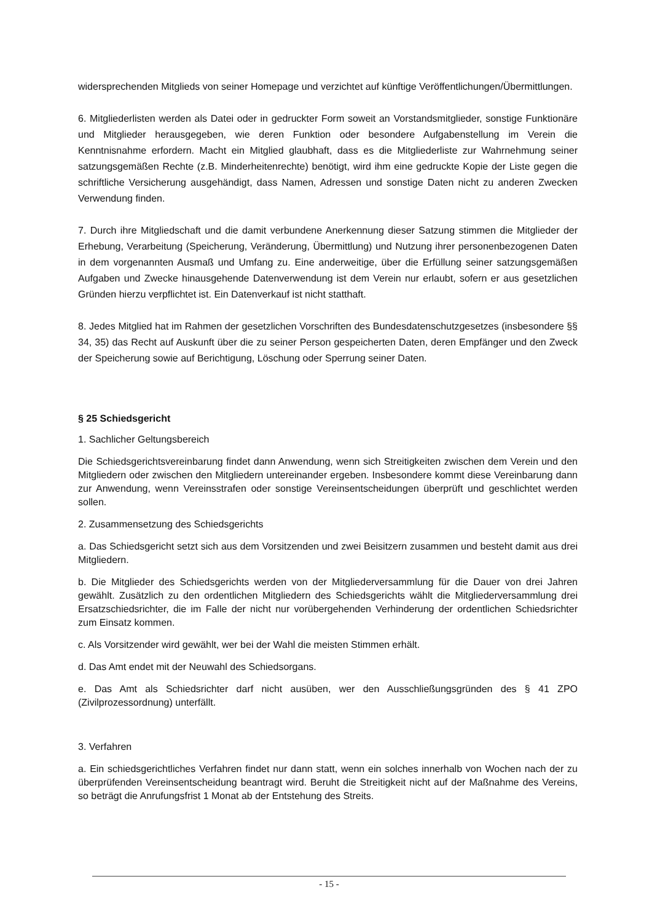widersprechenden Mitglieds von seiner Homepage und verzichtet auf künftige Veröffentlichungen/Übermittlungen.
6. Mitgliederlisten werden als Datei oder in gedruckter Form soweit an Vorstandsmitglieder, sonstige Funktionäre und Mitglieder herausgegeben, wie deren Funktion oder besondere Aufgabenstellung im Verein die Kenntnisnahme erfordern. Macht ein Mitglied glaubhaft, dass es die Mitgliederliste zur Wahrnehmung seiner satzungsgemäßen Rechte (z.B. Minderheitenrechte) benötigt, wird ihm eine gedruckte Kopie der Liste gegen die schriftliche Versicherung ausgehändigt, dass Namen, Adressen und sonstige Daten nicht zu anderen Zwecken Verwendung finden.
7. Durch ihre Mitgliedschaft und die damit verbundene Anerkennung dieser Satzung stimmen die Mitglieder der Erhebung, Verarbeitung (Speicherung, Veränderung, Übermittlung) und Nutzung ihrer personenbezogenen Daten in dem vorgenannten Ausmaß und Umfang zu. Eine anderweitige, über die Erfüllung seiner satzungsgemäßen Aufgaben und Zwecke hinausgehende Datenverwendung ist dem Verein nur erlaubt, sofern er aus gesetzlichen Gründen hierzu verpflichtet ist. Ein Datenverkauf ist nicht statthaft.
8. Jedes Mitglied hat im Rahmen der gesetzlichen Vorschriften des Bundesdatenschutzgesetzes (insbesondere §§ 34, 35) das Recht auf Auskunft über die zu seiner Person gespeicherten Daten, deren Empfänger und den Zweck der Speicherung sowie auf Berichtigung, Löschung oder Sperrung seiner Daten.
§ 25 Schiedsgericht
1. Sachlicher Geltungsbereich
Die Schiedsgerichtsvereinbarung findet dann Anwendung, wenn sich Streitigkeiten zwischen dem Verein und den Mitgliedern oder zwischen den Mitgliedern untereinander ergeben. Insbesondere kommt diese Vereinbarung dann zur Anwendung, wenn Vereinsstrafen oder sonstige Vereinsentscheidungen überprüft und geschlichtet werden sollen.
2. Zusammensetzung des Schiedsgerichts
a. Das Schiedsgericht setzt sich aus dem Vorsitzenden und zwei Beisitzern zusammen und besteht damit aus drei Mitgliedern.
b. Die Mitglieder des Schiedsgerichts werden von der Mitgliederversammlung für die Dauer von drei Jahren gewählt. Zusätzlich zu den ordentlichen Mitgliedern des Schiedsgerichts wählt die Mitgliederversammlung drei Ersatzschiedsrichter, die im Falle der nicht nur vorübergehenden Verhinderung der ordentlichen Schiedsrichter zum Einsatz kommen.
c. Als Vorsitzender wird gewählt, wer bei der Wahl die meisten Stimmen erhält.
d. Das Amt endet mit der Neuwahl des Schiedsorgans.
e. Das Amt als Schiedsrichter darf nicht ausüben, wer den Ausschließungsgründen des § 41 ZPO (Zivilprozessordnung) unterfällt.
3. Verfahren
a. Ein schiedsgerichtliches Verfahren findet nur dann statt, wenn ein solches innerhalb von Wochen nach der zu überprüfenden Vereinsentscheidung beantragt wird. Beruht die Streitigkeit nicht auf der Maßnahme des Vereins, so beträgt die Anrufungsfrist 1 Monat ab der Entstehung des Streits.
- 15 -